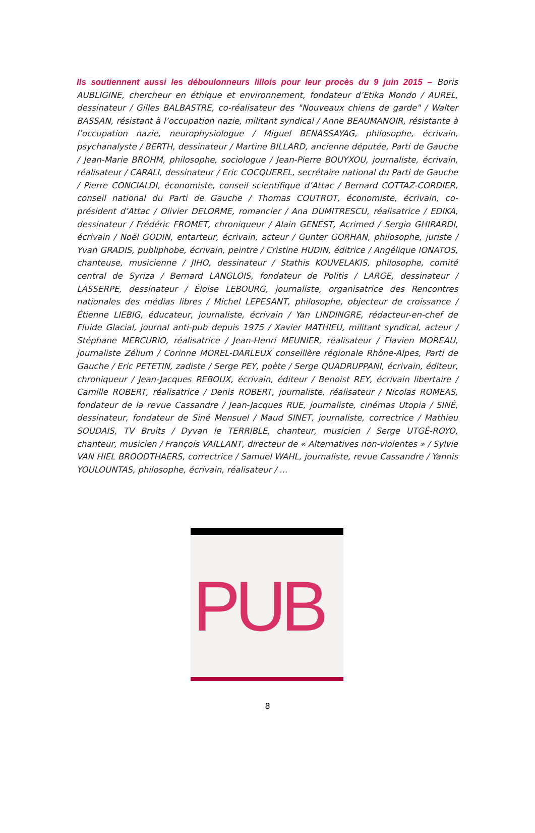Ils soutiennent aussi les déboulonneurs lillois pour leur procès du 9 juin 2015 – Boris AUBLIGINE, chercheur en éthique et environnement, fondateur d’Etika Mondo / AUREL, dessinateur / Gilles BALBASTRE, co-réalisateur des "Nouveaux chiens de garde" / Walter BASSAN, résistant à l’occupation nazie, militant syndical / Anne BEAUMANOIR, résistante à l’occupation nazie, neurophysiologue / Miguel BENASSAYAG, philosophe, écrivain, psychanalyste / BERTH, dessinateur / Martine BILLARD, ancienne députée, Parti de Gauche / Jean-Marie BROHM, philosophe, sociologue / Jean-Pierre BOUYXOU, journaliste, écrivain, réalisateur / CARALI, dessinateur / Eric COCQUEREL, secrétaire national du Parti de Gauche / Pierre CONCIALDI, économiste, conseil scientifique d’Attac / Bernard COTTAZ-CORDIER, conseil national du Parti de Gauche / Thomas COUTROT, économiste, écrivain, co-président d’Attac / Olivier DELORME, romancier / Ana DUMITRESCU, réalisatrice / EDIKA, dessinateur / Frédéric FROMET, chroniqueur / Alain GENEST, Acrimed / Sergio GHIRARDI, écrivain / Noël GODIN, entarteur, écrivain, acteur / Gunter GORHAN, philosophe, juriste / Yvan GRADIS, publiphobe, écrivain, peintre / Cristine HUDIN, éditrice / Angélique IONATOS, chanteuse, musicienne / JIHO, dessinateur / Stathis KOUVELAKIS, philosophe, comité central de Syriza / Bernard LANGLOIS, fondateur de Politis / LARGE, dessinateur / LASSERPE, dessinateur / Éloise LEBOURG, journaliste, organisatrice des Rencontres nationales des médias libres / Michel LEPESANT, philosophe, objecteur de croissance / Étienne LIEBIG, éducateur, journaliste, écrivain / Yan LINDINGRE, rédacteur-en-chef de Fluide Glacial, journal anti-pub depuis 1975 / Xavier MATHIEU, militant syndical, acteur / Stéphane MERCURIO, réalisatrice / Jean-Henri MEUNIER, réalisateur / Flavien MOREAU, journaliste Zélium / Corinne MOREL-DARLEUX conseillère régionale Rhône-Alpes, Parti de Gauche / Eric PETETIN, zadiste / Serge PEY, poète / Serge QUADRUPPANI, écrivain, éditeur, chroniqueur / Jean-Jacques REBOUX, écrivain, éditeur / Benoist REY, écrivain libertaire / Camille ROBERT, réalisatrice / Denis ROBERT, journaliste, réalisateur / Nicolas ROMEAS, fondateur de la revue Cassandre / Jean-Jacques RUE, journaliste, cinémas Utopia / SINÉ, dessinateur, fondateur de Siné Mensuel / Maud SINET, journaliste, correctrice / Mathieu SOUDAIS, TV Bruits / Dyvan le TERRIBLE, chanteur, musicien / Serge UTGÉ-ROYO, chanteur, musicien / François VAILLANT, directeur de « Alternatives non-violentes » / Sylvie VAN HIEL BROODTHAERS, correctrice / Samuel WAHL, journaliste, revue Cassandre / Yannis YOULOUNTAS, philosophe, écrivain, réalisateur / ...
PUB
8